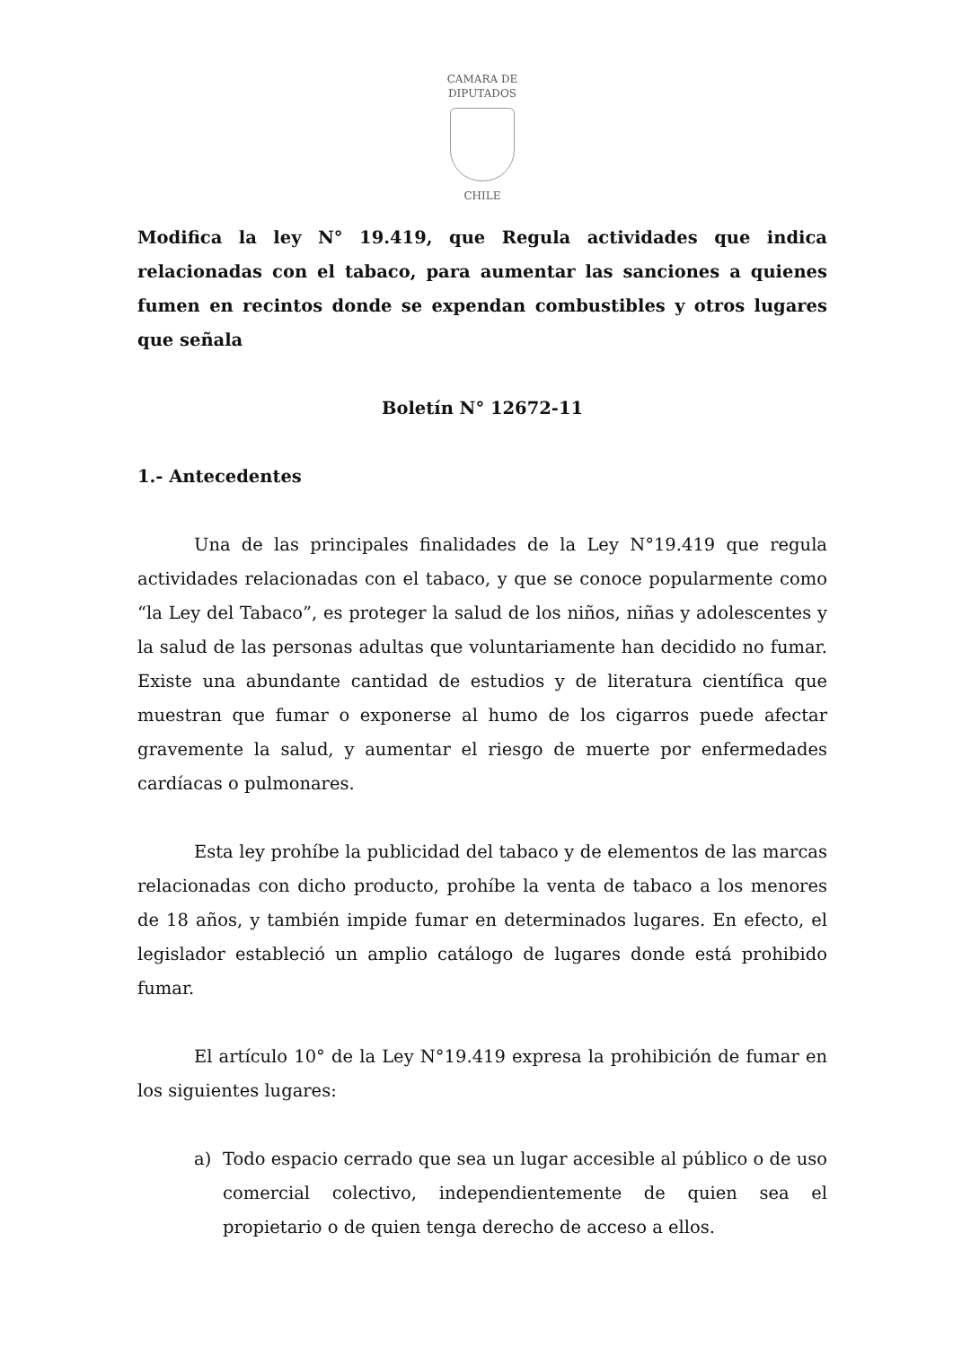CAMARA DE DIPUTADOS
CHILE
Modifica la ley N° 19.419, que Regula actividades que indica relacionadas con el tabaco, para aumentar las sanciones a quienes fumen en recintos donde se expendan combustibles y otros lugares que señala
Boletín N° 12672-11
1.- Antecedentes
Una de las principales finalidades de la Ley N°19.419 que regula actividades relacionadas con el tabaco, y que se conoce popularmente como “la Ley del Tabaco”, es proteger la salud de los niños, niñas y adolescentes y la salud de las personas adultas que voluntariamente han decidido no fumar. Existe una abundante cantidad de estudios y de literatura científica que muestran que fumar o exponerse al humo de los cigarros puede afectar gravemente la salud, y aumentar el riesgo de muerte por enfermedades cardíacas o pulmonares.
Esta ley prohíbe la publicidad del tabaco y de elementos de las marcas relacionadas con dicho producto, prohíbe la venta de tabaco a los menores de 18 años, y también impide fumar en determinados lugares. En efecto, el legislador estableció un amplio catálogo de lugares donde está prohibido fumar.
El artículo 10° de la Ley N°19.419 expresa la prohibición de fumar en los siguientes lugares:
a) Todo espacio cerrado que sea un lugar accesible al público o de uso comercial colectivo, independientemente de quien sea el propietario o de quien tenga derecho de acceso a ellos.